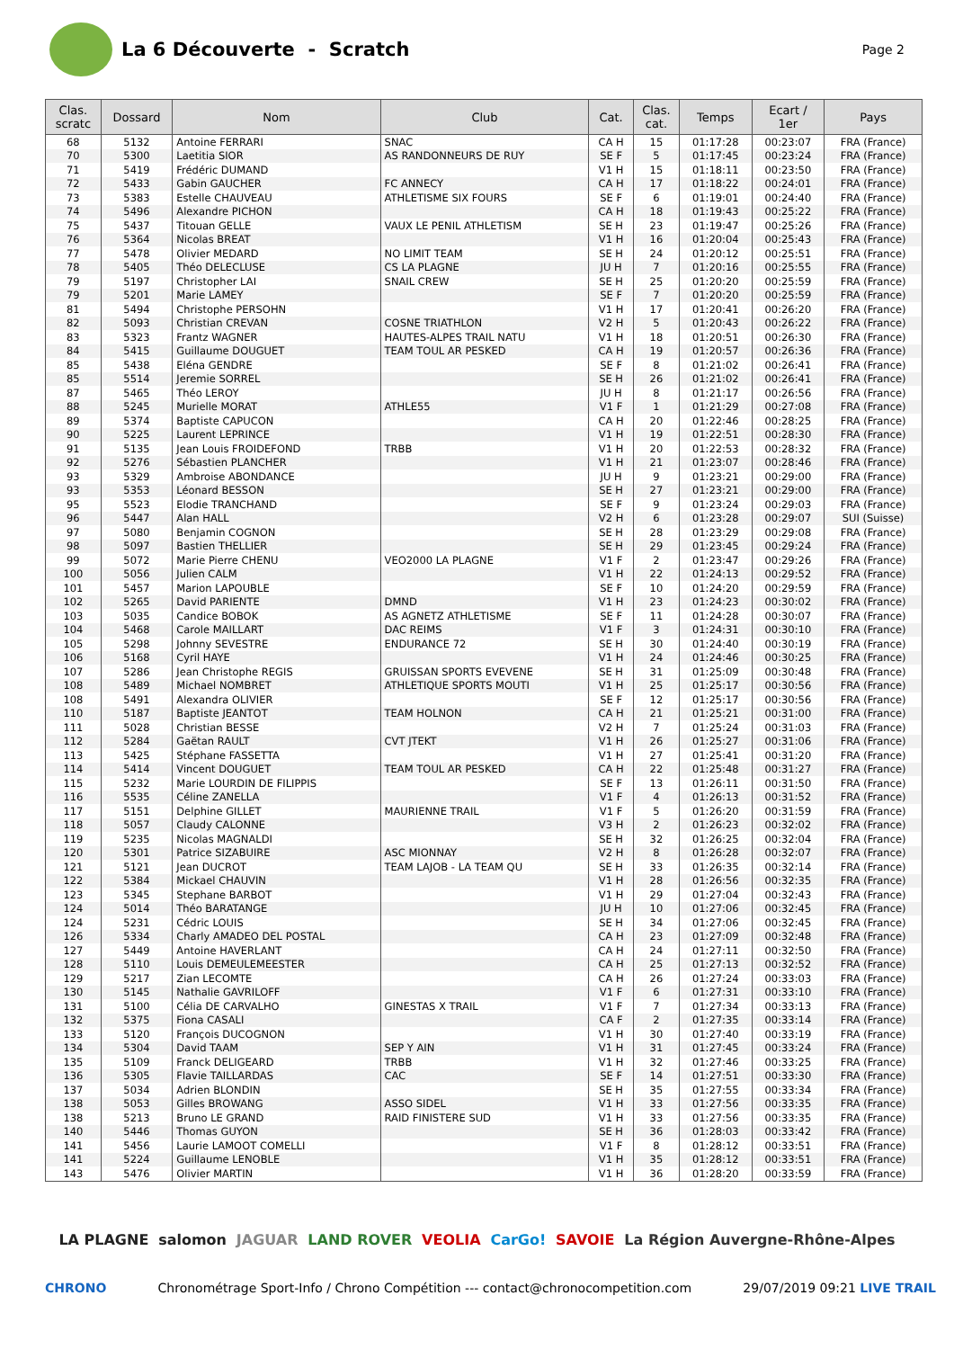La 6 Découverte - Scratch
Page 2
| Clas. scratc | Dossard | Nom | Club | Cat. | Clas. cat. | Temps | Ecart / 1er | Pays |
| --- | --- | --- | --- | --- | --- | --- | --- | --- |
| 68 | 5132 | Antoine FERRARI | SNAC | CA H | 15 | 01:17:28 | 00:23:07 | FRA (France) |
| 70 | 5300 | Laetitia SIOR | AS RANDONNEURS DE RUY | SE F | 5 | 01:17:45 | 00:23:24 | FRA (France) |
| 71 | 5419 | Frédéric DUMAND | | V1 H | 15 | 01:18:11 | 00:23:50 | FRA (France) |
| 72 | 5433 | Gabin GAUCHER | FC ANNECY | CA H | 17 | 01:18:22 | 00:24:01 | FRA (France) |
| 73 | 5383 | Estelle CHAUVEAU | ATHLETISME SIX FOURS | SE F | 6 | 01:19:01 | 00:24:40 | FRA (France) |
| 74 | 5496 | Alexandre PICHON | | CA H | 18 | 01:19:43 | 00:25:22 | FRA (France) |
| 75 | 5437 | Titouan GELLE | VAUX LE PENIL ATHLETISM | SE H | 23 | 01:19:47 | 00:25:26 | FRA (France) |
| 76 | 5364 | Nicolas BREAT | | V1 H | 16 | 01:20:04 | 00:25:43 | FRA (France) |
| 77 | 5478 | Olivier MEDARD | NO LIMIT TEAM | SE H | 24 | 01:20:12 | 00:25:51 | FRA (France) |
| 78 | 5405 | Théo DELECLUSE | CS LA PLAGNE | JU H | 7 | 01:20:16 | 00:25:55 | FRA (France) |
| 79 | 5197 | Christopher LAI | SNAIL CREW | SE H | 25 | 01:20:20 | 00:25:59 | FRA (France) |
| 79 | 5201 | Marie LAMEY | | SE F | 7 | 01:20:20 | 00:25:59 | FRA (France) |
| 81 | 5494 | Christophe PERSOHN | | V1 H | 17 | 01:20:41 | 00:26:20 | FRA (France) |
| 82 | 5093 | Christian CREVAN | COSNE TRIATHLON | V2 H | 5 | 01:20:43 | 00:26:22 | FRA (France) |
| 83 | 5323 | Frantz WAGNER | HAUTES-ALPES TRAIL NATU | V1 H | 18 | 01:20:51 | 00:26:30 | FRA (France) |
| 84 | 5415 | Guillaume DOUGUET | TEAM TOUL AR PESKED | CA H | 19 | 01:20:57 | 00:26:36 | FRA (France) |
| 85 | 5438 | Eléna GENDRE | | SE F | 8 | 01:21:02 | 00:26:41 | FRA (France) |
| 85 | 5514 | Jeremie SORREL | | SE H | 26 | 01:21:02 | 00:26:41 | FRA (France) |
| 87 | 5465 | Théo LEROY | | JU H | 8 | 01:21:17 | 00:26:56 | FRA (France) |
| 88 | 5245 | Murielle MORAT | ATHLE55 | V1 F | 1 | 01:21:29 | 00:27:08 | FRA (France) |
| 89 | 5374 | Baptiste CAPUCON | | CA H | 20 | 01:22:46 | 00:28:25 | FRA (France) |
| 90 | 5225 | Laurent LEPRINCE | | V1 H | 19 | 01:22:51 | 00:28:30 | FRA (France) |
| 91 | 5135 | Jean Louis FROIDEFOND | TRBB | V1 H | 20 | 01:22:53 | 00:28:32 | FRA (France) |
| 92 | 5276 | Sébastien PLANCHER | | V1 H | 21 | 01:23:07 | 00:28:46 | FRA (France) |
| 93 | 5329 | Ambroise ABONDANCE | | JU H | 9 | 01:23:21 | 00:29:00 | FRA (France) |
| 93 | 5353 | Léonard BESSON | | SE H | 27 | 01:23:21 | 00:29:00 | FRA (France) |
| 95 | 5523 | Elodie TRANCHAND | | SE F | 9 | 01:23:24 | 00:29:03 | FRA (France) |
| 96 | 5447 | Alan HALL | | V2 H | 6 | 01:23:28 | 00:29:07 | SUI (Suisse) |
| 97 | 5080 | Benjamin COGNON | | SE H | 28 | 01:23:29 | 00:29:08 | FRA (France) |
| 98 | 5097 | Bastien THELLIER | | SE H | 29 | 01:23:45 | 00:29:24 | FRA (France) |
| 99 | 5072 | Marie Pierre CHENU | VEO2000 LA PLAGNE | V1 F | 2 | 01:23:47 | 00:29:26 | FRA (France) |
| 100 | 5056 | Julien CALM | | V1 H | 22 | 01:24:13 | 00:29:52 | FRA (France) |
| 101 | 5457 | Marion LAPOUBLE | | SE F | 10 | 01:24:20 | 00:29:59 | FRA (France) |
| 102 | 5265 | David PARIENTE | DMND | V1 H | 23 | 01:24:23 | 00:30:02 | FRA (France) |
| 103 | 5035 | Candice BOBOK | AS AGNETZ ATHLETISME | SE F | 11 | 01:24:28 | 00:30:07 | FRA (France) |
| 104 | 5468 | Carole MAILLART | DAC REIMS | V1 F | 3 | 01:24:31 | 00:30:10 | FRA (France) |
| 105 | 5298 | Johnny SEVESTRE | ENDURANCE 72 | SE H | 30 | 01:24:40 | 00:30:19 | FRA (France) |
| 106 | 5168 | Cyril HAYE | | V1 H | 24 | 01:24:46 | 00:30:25 | FRA (France) |
| 107 | 5286 | Jean Christophe REGIS | GRUISSAN SPORTS EVEVENE | SE H | 31 | 01:25:09 | 00:30:48 | FRA (France) |
| 108 | 5489 | Michael NOMBRET | ATHLETIQUE SPORTS MOUTI | V1 H | 25 | 01:25:17 | 00:30:56 | FRA (France) |
| 108 | 5491 | Alexandra OLIVIER | | SE F | 12 | 01:25:17 | 00:30:56 | FRA (France) |
| 110 | 5187 | Baptiste JEANTOT | TEAM HOLNON | CA H | 21 | 01:25:21 | 00:31:00 | FRA (France) |
| 111 | 5028 | Christian BESSE | | V2 H | 7 | 01:25:24 | 00:31:03 | FRA (France) |
| 112 | 5284 | Gaëtan RAULT | CVT JTEKT | V1 H | 26 | 01:25:27 | 00:31:06 | FRA (France) |
| 113 | 5425 | Stéphane FASSETTA | | V1 H | 27 | 01:25:41 | 00:31:20 | FRA (France) |
| 114 | 5414 | Vincent DOUGUET | TEAM TOUL AR PESKED | CA H | 22 | 01:25:48 | 00:31:27 | FRA (France) |
| 115 | 5232 | Marie LOURDIN DE FILIPPIS | | SE F | 13 | 01:26:11 | 00:31:50 | FRA (France) |
| 116 | 5535 | Céline ZANELLA | | V1 F | 4 | 01:26:13 | 00:31:52 | FRA (France) |
| 117 | 5151 | Delphine GILLET | MAURIENNE TRAIL | V1 F | 5 | 01:26:20 | 00:31:59 | FRA (France) |
| 118 | 5057 | Claudy CALONNE | | V3 H | 2 | 01:26:23 | 00:32:02 | FRA (France) |
| 119 | 5235 | Nicolas MAGNALDI | | SE H | 32 | 01:26:25 | 00:32:04 | FRA (France) |
| 120 | 5301 | Patrice SIZABUIRE | ASC MIONNAY | V2 H | 8 | 01:26:28 | 00:32:07 | FRA (France) |
| 121 | 5121 | Jean DUCROT | TEAM LAJOB - LA TEAM QU | SE H | 33 | 01:26:35 | 00:32:14 | FRA (France) |
| 122 | 5384 | Mickael CHAUVIN | | V1 H | 28 | 01:26:56 | 00:32:35 | FRA (France) |
| 123 | 5345 | Stephane BARBOT | | V1 H | 29 | 01:27:04 | 00:32:43 | FRA (France) |
| 124 | 5014 | Théo BARATANGE | | JU H | 10 | 01:27:06 | 00:32:45 | FRA (France) |
| 124 | 5231 | Cédric LOUIS | | SE H | 34 | 01:27:06 | 00:32:45 | FRA (France) |
| 126 | 5334 | Charly AMADEO DEL POSTAL | | CA H | 23 | 01:27:09 | 00:32:48 | FRA (France) |
| 127 | 5449 | Antoine HAVERLANT | | CA H | 24 | 01:27:11 | 00:32:50 | FRA (France) |
| 128 | 5110 | Louis DEMEULEMEESTER | | CA H | 25 | 01:27:13 | 00:32:52 | FRA (France) |
| 129 | 5217 | Zian LECOMTE | | CA H | 26 | 01:27:24 | 00:33:03 | FRA (France) |
| 130 | 5145 | Nathalie GAVRILOFF | | V1 F | 6 | 01:27:31 | 00:33:10 | FRA (France) |
| 131 | 5100 | Célia DE CARVALHO | GINESTAS X TRAIL | V1 F | 7 | 01:27:34 | 00:33:13 | FRA (France) |
| 132 | 5375 | Fiona CASALI | | CA F | 2 | 01:27:35 | 00:33:14 | FRA (France) |
| 133 | 5120 | François DUCOGNON | | V1 H | 30 | 01:27:40 | 00:33:19 | FRA (France) |
| 134 | 5304 | David TAAM | SEP Y AIN | V1 H | 31 | 01:27:45 | 00:33:24 | FRA (France) |
| 135 | 5109 | Franck DELIGEARD | TRBB | V1 H | 32 | 01:27:46 | 00:33:25 | FRA (France) |
| 136 | 5305 | Flavie TAILLARDAS | CAC | SE F | 14 | 01:27:51 | 00:33:30 | FRA (France) |
| 137 | 5034 | Adrien BLONDIN | | SE H | 35 | 01:27:55 | 00:33:34 | FRA (France) |
| 138 | 5053 | Gilles BROWANG | ASSO SIDEL | V1 H | 33 | 01:27:56 | 00:33:35 | FRA (France) |
| 138 | 5213 | Bruno LE GRAND | RAID FINISTERE SUD | V1 H | 33 | 01:27:56 | 00:33:35 | FRA (France) |
| 140 | 5446 | Thomas GUYON | | SE H | 36 | 01:28:03 | 00:33:42 | FRA (France) |
| 141 | 5456 | Laurie LAMOOT COMELLI | | V1 F | 8 | 01:28:12 | 00:33:51 | FRA (France) |
| 141 | 5224 | Guillaume LENOBLE | | V1 H | 35 | 01:28:12 | 00:33:51 | FRA (France) |
| 143 | 5476 | Olivier MARTIN | | V1 H | 36 | 01:28:20 | 00:33:59 | FRA (France) |
LA PLAGNE salomon JAGUAR LAND ROVER VEOLIA CarGo! SAVOIE La Région Auvergne-Rhône-Alpes
CHRONO Chronométrage Sport-Info / Chrono Compétition --- contact@chronocompetition.com 29/07/2019 09:21 LIVE TRAIL